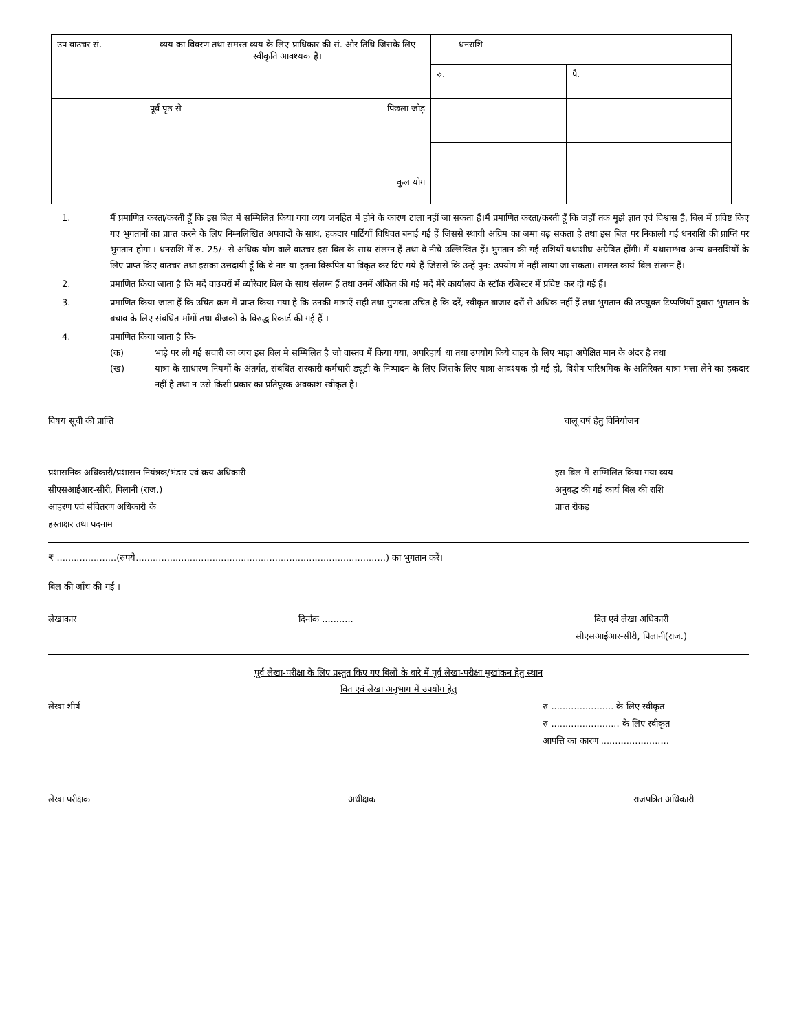| उप वाउचर सं. | व्यय का विवरण तथा समस्त व्यय के लिए प्राधिकार की सं. और तिथि जिसके लिए स्वीकृति आवश्यक है। | धनराशि | |
| | | रु. | पै. |
| | पूर्व पृष्ठ से पिछला जोड़ कुल योग | | |
1. मैं प्रमाणित करता/करती हूँ कि इस बिल में सम्मिलित किया गया व्यय जनहित में होने के कारण टाला नहीं जा सकता हैं।मैं प्रमाणित करता/करती हूँ कि जहाँ तक मुझे ज्ञात एवं विश्वास है, बिल में प्रविष्ट किए गए भुगतानों का प्राप्त करने के लिए निम्नलिखित अपवादों के साथ, हकदार पार्टियाँ विधिवत बनाई गई हैं जिससे स्थायी अग्रिम का जमा बढ़ सकता है तथा इस बिल पर निकाली गई धनराशि की प्राप्ति पर भुगतान होगा । धनराशि में रु. 25/- से अधिक योग वाले वाउचर इस बिल के साथ संलग्न हैं तथा वे नीचे उल्लिखित हैं। भुगतान की गई राशियाँ यथाशीघ्र अग्रेषित होंगी। मैं यथासम्भव अन्य धनराशियों के लिए प्राप्त किए वाउचर तथा इसका उत्तदायी हूँ कि वे नष्ट या इतना विरूपित या विकृत कर दिए गये हैं जिससे कि उन्हें पुन: उपयोग में नहीं लाया जा सकता। समस्त कार्य बिल संलग्न हैं।
2. प्रमाणित किया जाता है कि मदें वाउचरों में ब्योरेवार बिल के साथ संलग्न हैं तथा उनमें अंकित की गई मदें मेरे कार्यालय के स्टॉक रजिस्टर में प्रविष्ट कर दी गई हैं।
3. प्रमाणित किया जाता हैं कि उचित क्रम में प्राप्त किया गया है कि उनकी मात्राएँ सही तथा गुणवता उचित है कि दरें, स्वीकृत बाजार दरों से अधिक नहीं हैं तथा भुगतान की उपयुक्त टिप्पणियाँ दुबारा भुगतान के बचाव के लिए संबधित माँगों तथा बीजकों के विरुद्ध रिकार्ड की गई हैं ।
4. प्रमाणित किया जाता है कि-
(क) भाड़े पर ली गई सवारी का व्यय इस बिल मे सम्मिलित है जो वास्तव में किया गया, अपरिहार्य था तथा उपयोग किये वाहन के लिए भाड़ा अपेक्षित मान के अंदर है तथा
(ख) यात्रा के साधारण नियमों के अंतर्गत, संबंधित सरकारी कर्मचारी ड्यूटी के निष्पादन के लिए जिसके लिए यात्रा आवश्यक हो गई हो, विशेष पारिश्रमिक के अतिरिक्त यात्रा भत्ता लेने का हकदार नहीं है तथा न उसे किसी प्रकार का प्रतिपूरक अवकाश स्वीकृत है।
विषय सूची की प्राप्ति चालू वर्ष हेतु विनियोजन
प्रशासनिक अधिकारी/प्रशासन नियंत्रक/भंडार एवं क्रय अधिकारी
सीएसआईआर-सीरी, पिलानी (राज.)
आहरण एवं संवितरण अधिकारी के
हस्ताक्षर तथा पदनाम इस बिल में सम्मिलित किया गया व्यय
अनुबद्ध की गई कार्य बिल की राशि
प्राप्त रोकड़
₹ .....................(रुपये........................................................................................) का भुगतान करें।
बिल की जाँच की गई ।
लेखाकार दिनांक ........... वित एवं लेखा अधिकारी
सीएसआईआर-सीरी, पिलानी(राज.)
पूर्व लेखा-परीक्षा के लिए प्रस्तुत किए गए बिलों के बारे में पूर्व लेखा-परीक्षा मुखांकन हेतु स्थान
वित एवं लेखा अनुभाग में उपयोग हेतु
लेखा शीर्ष रु ...................... के लिए स्वीकृत
रु ........................ के लिए स्वीकृत
आपत्ति का कारण ........................
लेखा परीक्षक अधीक्षक राजपत्रित अधिकारी